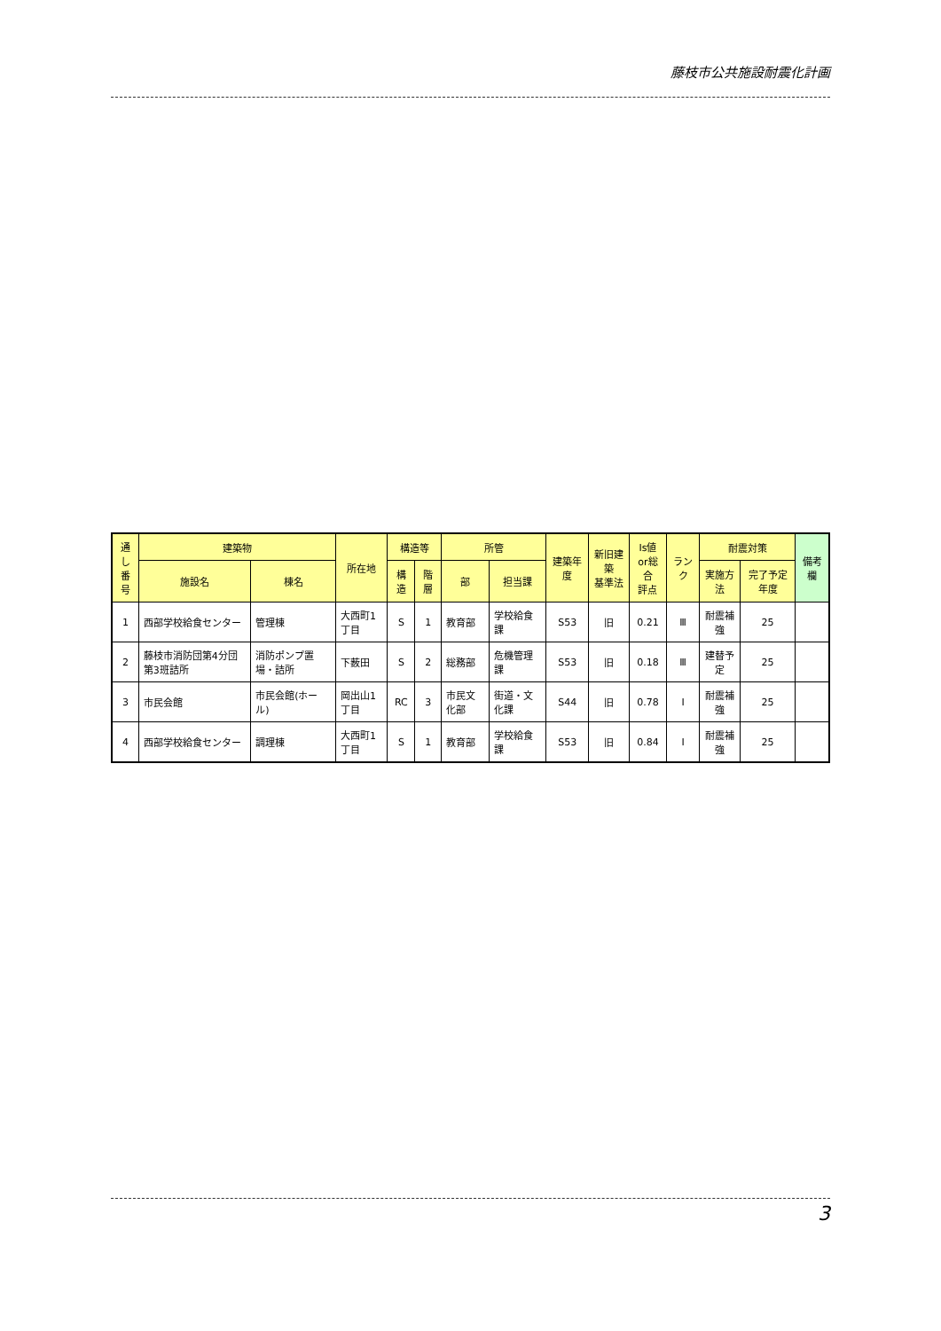藤枝市公共施設耐震化計画
| 通し 番号 | 建築物 | | 所在地 | 構造等 | | 所管 | | 建築年度 | 新旧建築 基準法 | Is値 or総合 評点 | ランク | 耐震対策 | | 備考欄 |
| --- | --- | --- | --- | --- | --- | --- | --- | --- | --- | --- | --- | --- | --- | --- |
| | 施設名 | 棟名 | | 構造 | 階層 | 部 | 担当課 | | | | | 実施方法 | 完了予定年度 | |
| 1 | 西部学校給食センター | 管理棟 | 大西町1丁目 | S | 1 | 教育部 | 学校給食課 | S53 | 旧 | 0.21 | Ⅲ | 耐震補強 | 25 | |
| 2 | 藤枝市消防団第4分団第3班詰所 | 消防ポンプ置場・詰所 | 下薮田 | S | 2 | 総務部 | 危機管理課 | S53 | 旧 | 0.18 | Ⅲ | 建替予定 | 25 | |
| 3 | 市民会館 | 市民会館(ホール) | 岡出山1丁目 | RC | 3 | 市民文化部 | 街道・文化課 | S44 | 旧 | 0.78 | Ⅰ | 耐震補強 | 25 | |
| 4 | 西部学校給食センター | 調理棟 | 大西町1丁目 | S | 1 | 教育部 | 学校給食課 | S53 | 旧 | 0.84 | Ⅰ | 耐震補強 | 25 | |
3